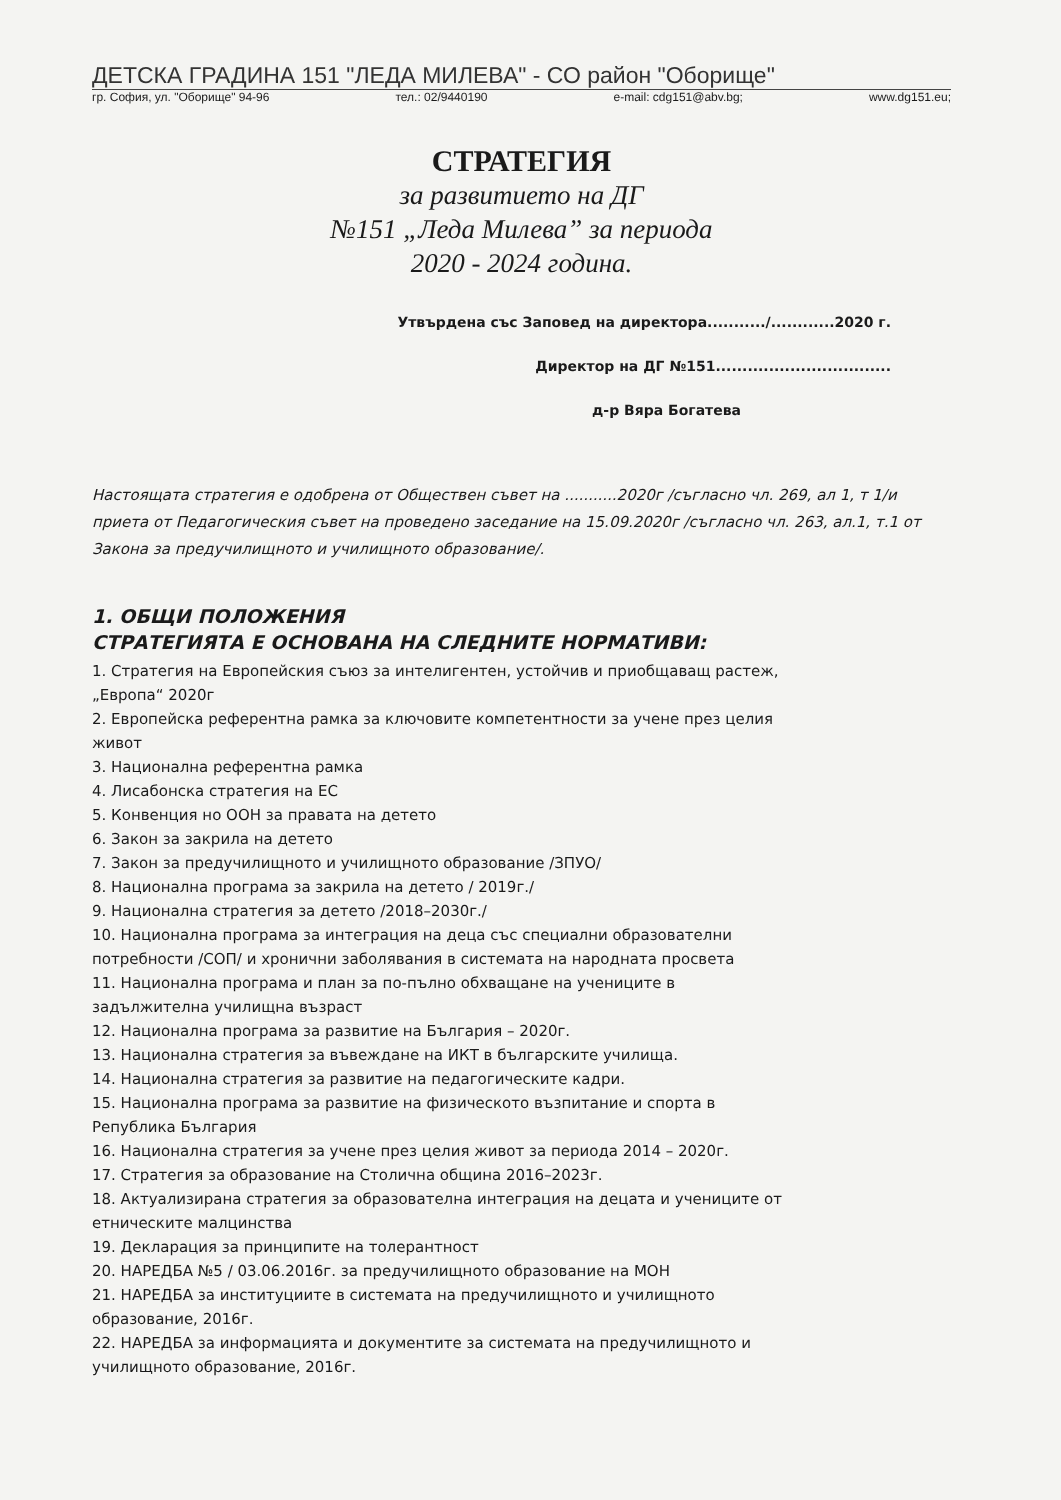ДЕТСКА ГРАДИНА 151 "ЛЕДА МИЛЕВА" - СО район "Оборище"
гр. София, ул. "Оборище" 94-96 тел.: 02/9440190 e-mail: cdg151@abv.bg; www.dg151.eu;
СТРАТЕГИЯ
за развитието на ДГ
№151 „Леда Милева” за периода
2020 - 2024 година.
Утвърдена със Заповед на директора.........../............2020 г.
Директор на ДГ №151.................................
д-р Вяра Богатева
Настоящата стратегия е одобрена от Обществен съвет на ...........2020г /съгласно чл. 269, ал 1, т 1/и приета от Педагогическия съвет на проведено заседание на 15.09.2020г /съгласно чл. 263, ал.1, т.1 от Закона за предучилищното и училищното образование/.
1. ОБЩИ ПОЛОЖЕНИЯ
СТРАТЕГИЯТА Е ОСНОВАНА НА СЛЕДНИТЕ НОРМАТИВИ:
1. Стратегия на Европейския съюз за интелигентен, устойчив и приобщаващ растеж, „Европа“ 2020г
2. Европейска референтна рамка за ключовите компетентности за учене през целия живот
3. Национална референтна рамка
4. Лисабонска стратегия на ЕС
5. Конвенция но ООН за правата на детето
6. Закон за закрила на детето
7. Закон за предучилищното и училищното образование /ЗПУО/
8. Национална програма за закрила на детето / 2019г./
9. Национална стратегия за детето /2018–2030г./
10. Национална програма за интеграция на деца със специални образователни потребности /СОП/ и хронични заболявания в системата на народната просвета
11. Национална програма и план за по-пълно обхващане на учениците в задължителна училищна възраст
12. Национална програма за развитие на България – 2020г.
13. Национална стратегия за въвеждане на ИКТ в българските училища.
14. Национална стратегия за развитие на педагогическите кадри.
15. Национална програма за развитие на физическото възпитание и спорта в Република България
16. Национална стратегия за учене през целия живот за периода 2014 – 2020г.
17. Стратегия за образование на Столична община 2016–2023г.
18. Актуализирана стратегия за образователна интеграция на децата и учениците от етническите малцинства
19. Декларация за принципите на толерантност
20. НАРЕДБА №5 / 03.06.2016г. за предучилищното образование на МОН
21. НАРЕДБА за институциите в системата на предучилищното и училищното образование, 2016г.
22. НАРЕДБА за информацията и документите за системата на предучилищното и училищното образование, 2016г.